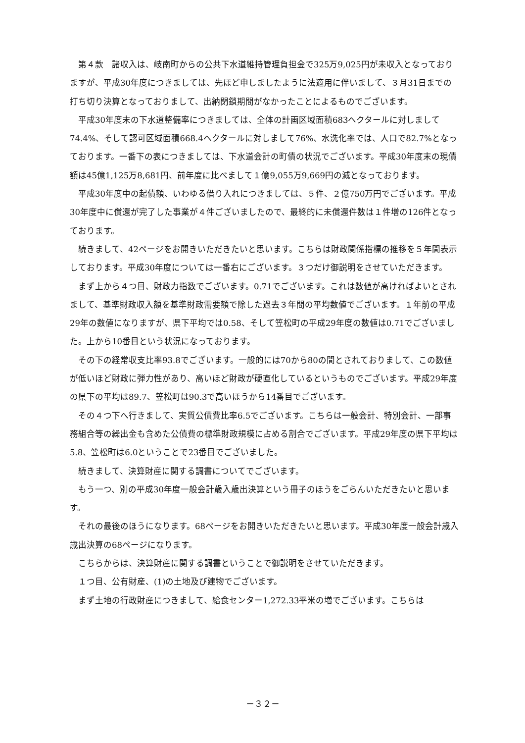第４款　諸収入は、岐南町からの公共下水道維持管理負担金で325万9,025円が未収入となっておりますが、平成30年度につきましては、先ほど申しましたように法適用に伴いまして、３月31日までの打ち切り決算となっておりまして、出納閉鎖期間がなかったことによるものでございます。
平成30年度末の下水道整備率につきましては、全体の計画区域面積683ヘクタールに対しまして74.4%、そして認可区域面積668.4ヘクタールに対しまして76%、水洗化率では、人口で82.7%となっております。一番下の表につきましては、下水道会計の町債の状況でございます。平成30年度末の現債額は45億1,125万8,681円、前年度に比べまして１億9,055万9,669円の減となっております。
平成30年度中の起債額、いわゆる借り入れにつきましては、５件、２億750万円でございます。平成30年度中に償還が完了した事業が４件ございましたので、最終的に未償還件数は１件増の126件となっております。
続きまして、42ページをお開きいただきたいと思います。こちらは財政関係指標の推移を５年間表示しております。平成30年度については一番右にございます。３つだけ御説明をさせていただきます。
まず上から４つ目、財政力指数でございます。0.71でございます。これは数値が高ければよいとされまして、基準財政収入額を基準財政需要額で除した過去３年間の平均数値でございます。１年前の平成29年の数値になりますが、県下平均では0.58、そして笠松町の平成29年度の数値は0.71でございました。上から10番目という状況になっております。
その下の経常収支比率93.8でございます。一般的には70から80の間とされておりまして、この数値が低いほど財政に弾力性があり、高いほど財政が硬直化しているというものでございます。平成29年度の県下の平均は89.7、笠松町は90.3で高いほうから14番目でございます。
その４つ下へ行きまして、実質公債費比率6.5でございます。こちらは一般会計、特別会計、一部事務組合等の繰出金も含めた公債費の標準財政規模に占める割合でございます。平成29年度の県下平均は5.8、笠松町は6.0ということで23番目でございました。
続きまして、決算財産に関する調書についてでございます。
もう一つ、別の平成30年度一般会計歳入歳出決算という冊子のほうをごらんいただきたいと思います。
それの最後のほうになります。68ページをお開きいただきたいと思います。平成30年度一般会計歳入歳出決算の68ページになります。
こちらからは、決算財産に関する調書ということで御説明をさせていただきます。
１つ目、公有財産、(1)の土地及び建物でございます。
まず土地の行政財産につきまして、給食センター1,272.33平米の増でございます。こちらは
－３２－